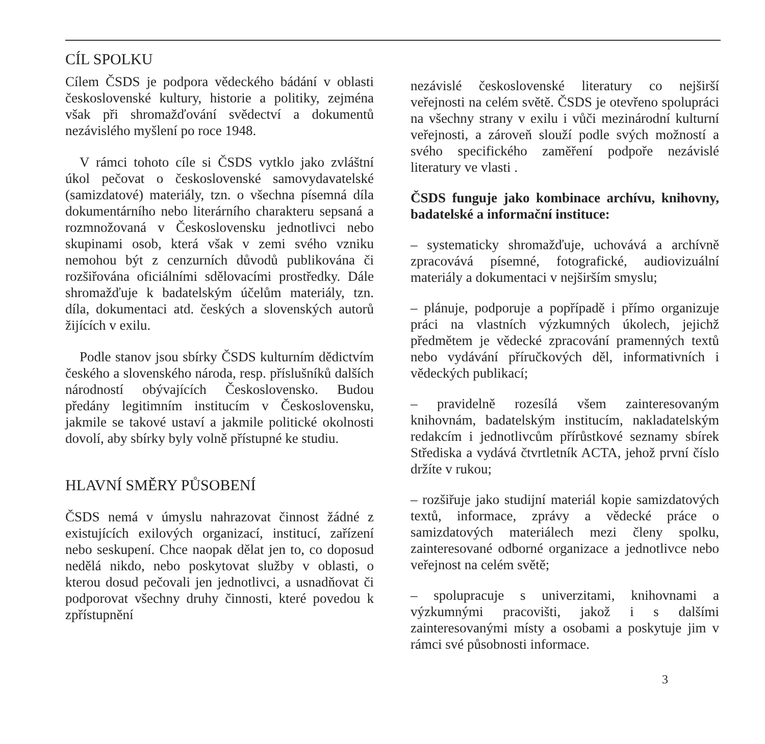CÍL SPOLKU
Cílem ČSDS je podpora vědeckého bádání v oblasti československé kultury, historie a politiky, zejména však při shromažďování svědectví a dokumentů nezávislého myšlení po roce 1948.
V rámci tohoto cíle si ČSDS vytklo jako zvláštní úkol pečovat o československé samovydavatelské (samizdatové) materiály, tzn. o všechna písemná díla dokumentárního nebo literárního charakteru sepsaná a rozmnožovaná v Československu jednotlivci nebo skupinami osob, která však v zemi svého vzniku nemohou být z cenzurních důvodů publikována či rozšiřována oficiálními sdělovacími prostředky. Dále shromažďuje k badatelským účelům materiály, tzn. díla, dokumentaci atd. českých a slovenských autorů žijících v exilu.
Podle stanov jsou sbírky ČSDS kulturním dědictvím českého a slovenského národa, resp. příslušníků dalších národností obývajících Československo. Budou předány legitimním institucím v Československu, jakmile se takové ustaví a jakmile politické okolnosti dovolí, aby sbírky byly volně přístupné ke studiu.
HLAVNÍ SMĚRY PŮSOBENÍ
ČSDS nemá v úmyslu nahrazovat činnost žádné z existujících exilových organizací, institucí, zařízení nebo seskupení. Chce naopak dělat jen to, co doposud nedělá nikdo, nebo poskytovat služby v oblasti, o kterou dosud pečovali jen jednotlivci, a usnadňovat či podporovat všechny druhy činnosti, které povedou k zpřístupnění
nezávislé československé literatury co nejširší veřejnosti na celém světě. ČSDS je otevřeno spolupráci na všechny strany v exilu i vůči mezinárodní kulturní veřejnosti, a zároveň slouží podle svých možností a svého specifického zaměření podpoře nezávislé literatury ve vlasti .
ČSDS funguje jako kombinace archívu, knihovny, badatelské a informační instituce:
– systematicky shromažďuje, uchovává a archívně zpracovává písemné, fotografické, audiovizuální materiály a dokumentaci v nejširším smyslu;
– plánuje, podporuje a popřípadě i přímo organizuje práci na vlastních výzkumných úkolech, jejichž předmětem je vědecké zpracování pramenných textů nebo vydávání příručkových děl, informativních i vědeckých publikací;
– pravidelně rozesílá všem zainteresovaným knihovnám, badatelským institucím, nakladatelským redakcím i jednotlivcům přírůstkové seznamy sbírek Střediska a vydává čtvrtletník ACTA, jehož první číslo držíte v rukou;
– rozšiřuje jako studijní materiál kopie samizdatových textů, informace, zprávy a vědecké práce o samizdatových materiálech mezi členy spolku, zainteresované odborné organizace a jednotlivce nebo veřejnost na celém světě;
– spolupracuje s univerzitami, knihovnami a výzkumnými pracovišti, jakož i s dalšími zainteresovanými místy a osobami a poskytuje jim v rámci své působnosti informace.
3